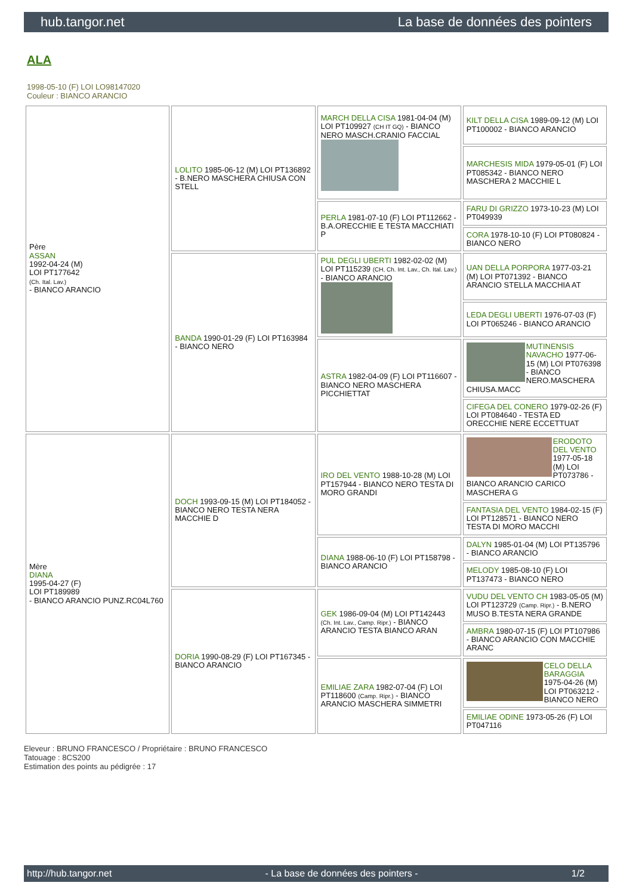hub.tangor.net La base de données des pointers
ALA
1998-05-10 (F) LOI LO98147020
Couleur : BIANCO ARANCIO
| Père ASSAN 1992-04-24 (M) LOI PT177642 (Ch. Ital. Lav.) - BIANCO ARANCIO | LOLITO 1985-06-12 (M) LOI PT136892 - B.NERO MASCHERA CHIUSA CON STELL | MARCH DELLA CISA 1981-04-04 (M) LOI PT109927 (CH IT GQ) - BIANCO NERO MASCH.CRANIO FACCIAL | KILT DELLA CISA 1989-09-12 (M) LOI PT100002 - BIANCO ARANCIO |
| | | | MARCHESIS MIDA 1979-05-01 (F) LOI PT085342 - BIANCO NERO MASCHERA 2 MACCHIE L |
| | | PERLA 1981-07-10 (F) LOI PT112662 - B.A.ORECCHIE E TESTA MACCHIATI P | FARU DI GRIZZO 1973-10-23 (M) LOI PT049939 |
| | | | CORA 1978-10-10 (F) LOI PT080824 - BIANCO NERO |
| | BANDA 1990-01-29 (F) LOI PT163984 - BIANCO NERO | PUL DEGLI UBERTI 1982-02-02 (M) LOI PT115239 (CH, Ch. Int. Lav., Ch. Ital. Lav.) - BIANCO ARANCIO | UAN DELLA PORPORA 1977-03-21 (M) LOI PT071392 - BIANCO ARANCIO STELLA MACCHIA AT |
| | | | LEDA DEGLI UBERTI 1976-07-03 (F) LOI PT065246 - BIANCO ARANCIO |
| | | ASTRA 1982-04-09 (F) LOI PT116607 - BIANCO NERO MASCHERA PICCHIETTAT | MUTINENSIS NAVACHO 1977-06-15 (M) LOI PT076398 - BIANCO NERO.MASCHERA CHIUSA.MACC |
| | | | CIFEGA DEL CONERO 1979-02-26 (F) LOI PT084640 - TESTA ED ORECCHIE NERE ECCETTUAT |
| Mère DIANA 1995-04-27 (F) LOI PT189989 - BIANCO ARANCIO PUNZ.RC04L760 | DOCH 1993-09-15 (M) LOI PT184052 - BIANCO NERO TESTA NERA MACCHIE D | IRO DEL VENTO 1988-10-28 (M) LOI PT157944 - BIANCO NERO TESTA DI MORO GRANDI | ERODOTO DEL VENTO 1977-05-18 (M) LOI PT073786 - BIANCO ARANCIO CARICO MASCHERA G |
| | | | FANTASIA DEL VENTO 1984-02-15 (F) LOI PT128571 - BIANCO NERO TESTA DI MORO MACCHI |
| | | DIANA 1988-06-10 (F) LOI PT158798 - BIANCO ARANCIO | DALYN 1985-01-04 (M) LOI PT135796 - BIANCO ARANCIO |
| | | | MELODY 1985-08-10 (F) LOI PT137473 - BIANCO NERO |
| | DORIA 1990-08-29 (F) LOI PT167345 - BIANCO ARANCIO | GEK 1986-09-04 (M) LOI PT142443 (Ch. Int. Lav., Camp. Ripr.) - BIANCO ARANCIO TESTA BIANCO ARAN | VUDU DEL VENTO CH 1983-05-05 (M) LOI PT123729 (Camp. Ripr.) - B.NERO MUSO B.TESTA NERA GRANDE |
| | | | AMBRA 1980-07-15 (F) LOI PT107986 - BIANCO ARANCIO CON MACCHIE ARANC |
| | | EMILIAE ZARA 1982-07-04 (F) LOI PT118600 (Camp. Ripr.) - BIANCO ARANCIO MASCHERA SIMMETRI | CELO DELLA BARAGGIA 1975-04-26 (M) LOI PT063212 - BIANCO NERO |
| | | | EMILIAE ODINE 1973-05-26 (F) LOI PT047116 |
Eleveur : BRUNO FRANCESCO / Propriétaire : BRUNO FRANCESCO
Tatouage : 8CS200
Estimation des points au pédigrée : 17
http://hub.tangor.net - La base de données des pointers - 1/2